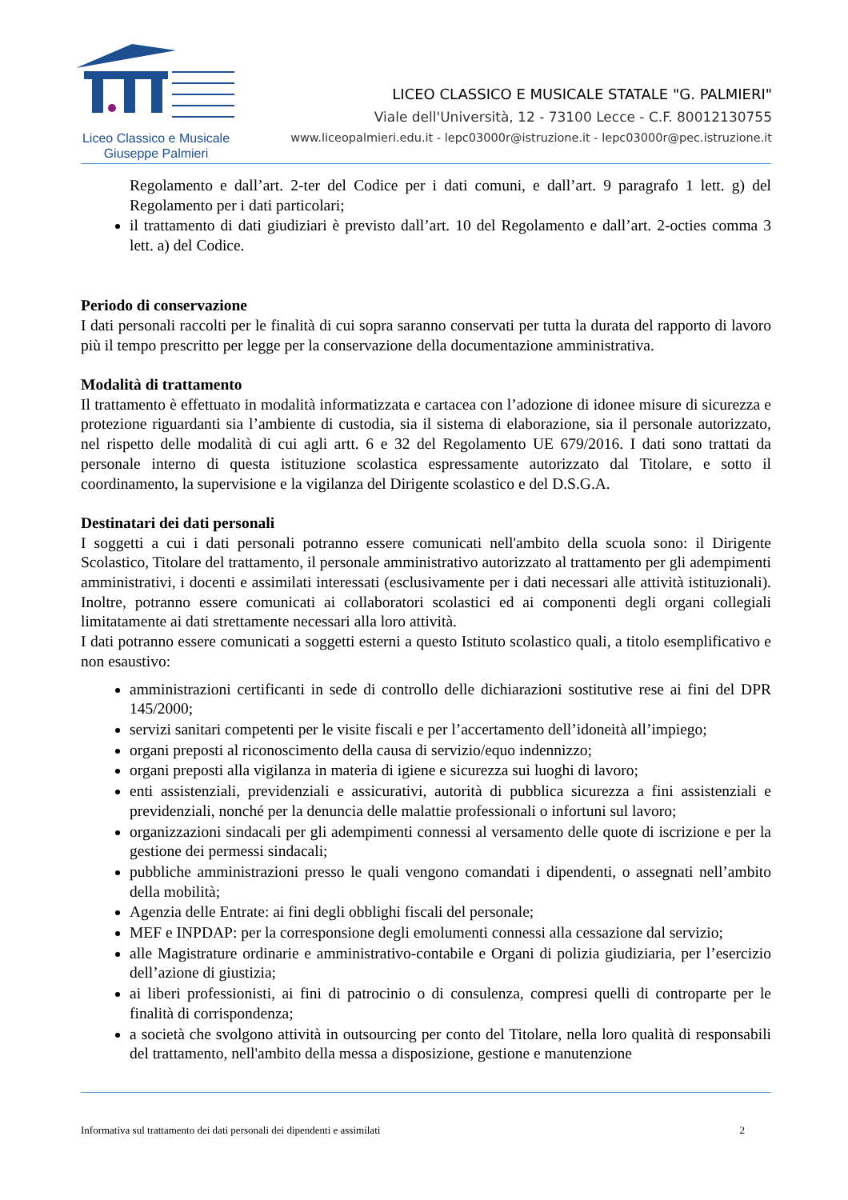Liceo Classico e Musicale
Giuseppe Palmieri
LICEO CLASSICO E MUSICALE STATALE "G. PALMIERI"
Viale dell'Università, 12 - 73100 Lecce - C.F. 80012130755
www.liceopalmieri.edu.it - lepc03000r@istruzione.it - lepc03000r@pec.istruzione.it
Regolamento e dall’art. 2-ter del Codice per i dati comuni, e dall’art. 9 paragrafo 1 lett. g) del Regolamento per i dati particolari;
il trattamento di dati giudiziari è previsto dall’art. 10 del Regolamento e dall’art. 2-octies comma 3 lett. a) del Codice.
Periodo di conservazione
I dati personali raccolti per le finalità di cui sopra saranno conservati per tutta la durata del rapporto di lavoro più il tempo prescritto per legge per la conservazione della documentazione amministrativa.
Modalità di trattamento
Il trattamento è effettuato in modalità informatizzata e cartacea con l’adozione di idonee misure di sicurezza e protezione riguardanti sia l’ambiente di custodia, sia il sistema di elaborazione, sia il personale autorizzato, nel rispetto delle modalità di cui agli artt. 6 e 32 del Regolamento UE 679/2016. I dati sono trattati da personale interno di questa istituzione scolastica espressamente autorizzato dal Titolare, e sotto il coordinamento, la supervisione e la vigilanza del Dirigente scolastico e del D.S.G.A.
Destinatari dei dati personali
I soggetti a cui i dati personali potranno essere comunicati nell'ambito della scuola sono: il Dirigente Scolastico, Titolare del trattamento, il personale amministrativo autorizzato al trattamento per gli adempimenti amministrativi, i docenti e assimilati interessati (esclusivamente per i dati necessari alle attività istituzionali). Inoltre, potranno essere comunicati ai collaboratori scolastici ed ai componenti degli organi collegiali limitatamente ai dati strettamente necessari alla loro attività.
I dati potranno essere comunicati a soggetti esterni a questo Istituto scolastico quali, a titolo esemplificativo e non esaustivo:
amministrazioni certificanti in sede di controllo delle dichiarazioni sostitutive rese ai fini del DPR 145/2000;
servizi sanitari competenti per le visite fiscali e per l’accertamento dell’idoneità all’impiego;
organi preposti al riconoscimento della causa di servizio/equo indennizzo;
organi preposti alla vigilanza in materia di igiene e sicurezza sui luoghi di lavoro;
enti assistenziali, previdenziali e assicurativi, autorità di pubblica sicurezza a fini assistenziali e previdenziali, nonché per la denuncia delle malattie professionali o infortuni sul lavoro;
organizzazioni sindacali per gli adempimenti connessi al versamento delle quote di iscrizione e per la gestione dei permessi sindacali;
pubbliche amministrazioni presso le quali vengono comandati i dipendenti, o assegnati nell’ambito della mobilità;
Agenzia delle Entrate: ai fini degli obblighi fiscali del personale;
MEF e INPDAP: per la corresponsione degli emolumenti connessi alla cessazione dal servizio;
alle Magistrature ordinarie e amministrativo-contabile e Organi di polizia giudiziaria, per l’esercizio dell’azione di giustizia;
ai liberi professionisti, ai fini di patrocinio o di consulenza, compresi quelli di controparte per le finalità di corrispondenza;
a società che svolgono attività in outsourcing per conto del Titolare, nella loro qualità di responsabili del trattamento, nell'ambito della messa a disposizione, gestione e manutenzione
Informativa sul trattamento dei dati personali dei dipendenti e assimilati 2